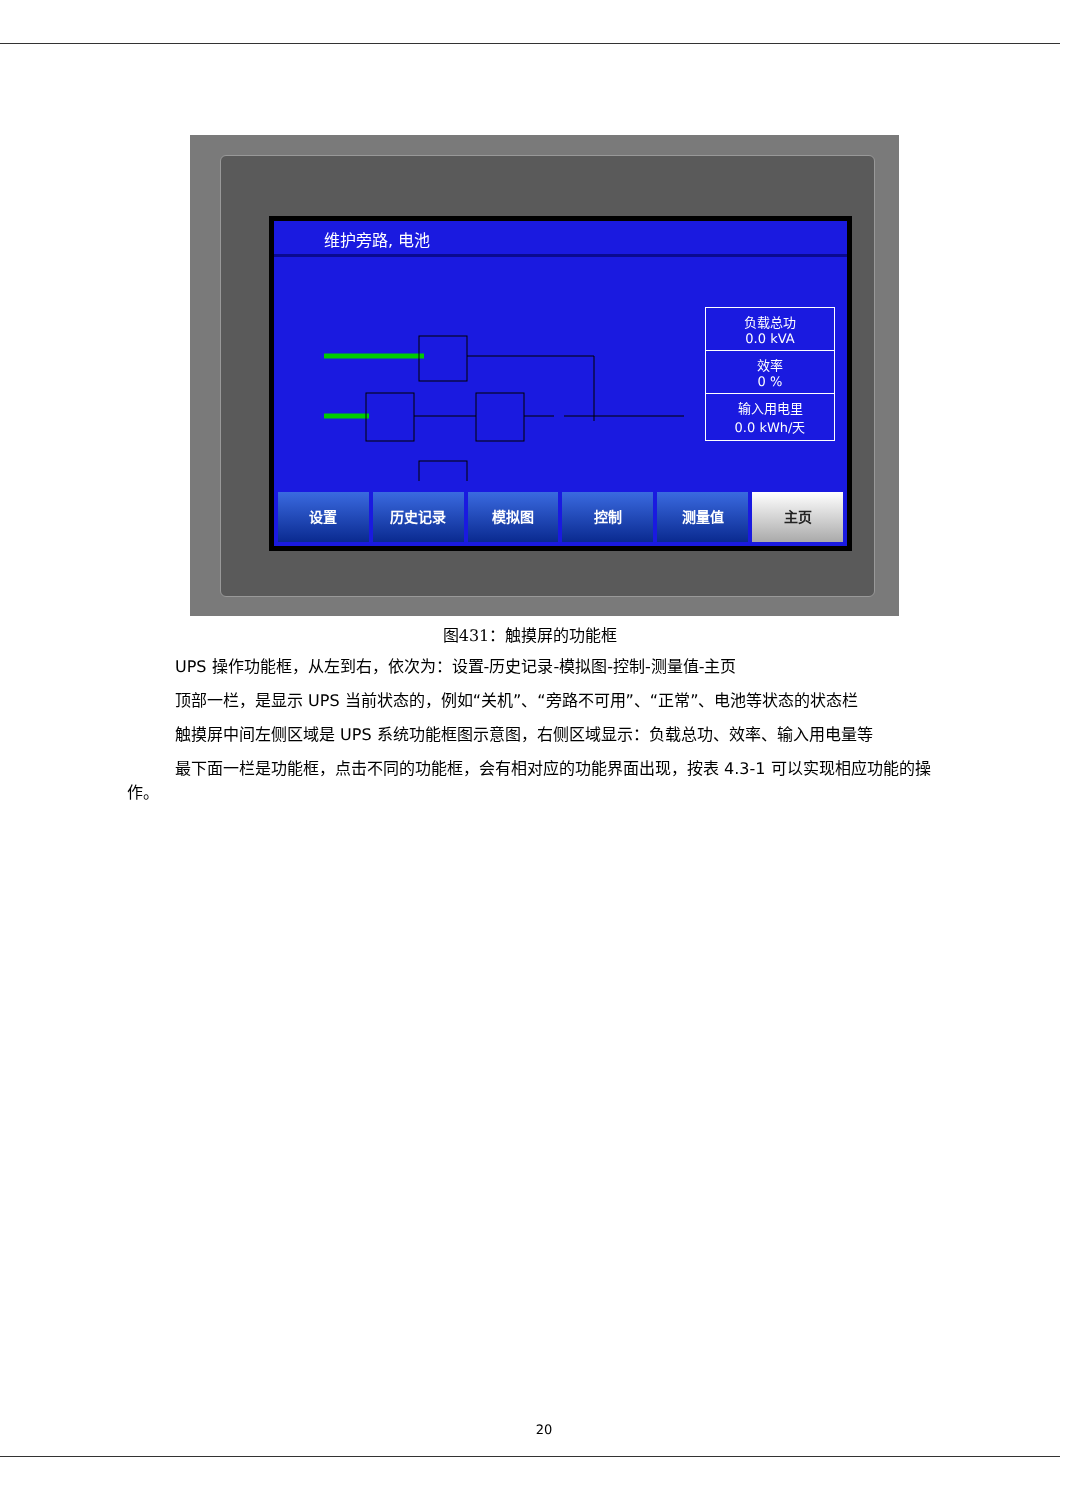维护旁路, 电池
负载总功
0.0 kVA
效率
0 %
输入用电里
0.0 kWh/天
设置 历史记录 模拟图 控制 测量值 主页
图431：触摸屏的功能框
UPS 操作功能框，从左到右，依次为：设置-历史记录-模拟图-控制-测量值-主页
顶部一栏，是显示 UPS 当前状态的，例如“关机”、“旁路不可用”、“正常”、电池等状态的状态栏
触摸屏中间左侧区域是 UPS 系统功能框图示意图，右侧区域显示：负载总功、效率、输入用电量等
最下面一栏是功能框，点击不同的功能框，会有相对应的功能界面出现，按表 4.3-1 可以实现相应功能的操作。
20